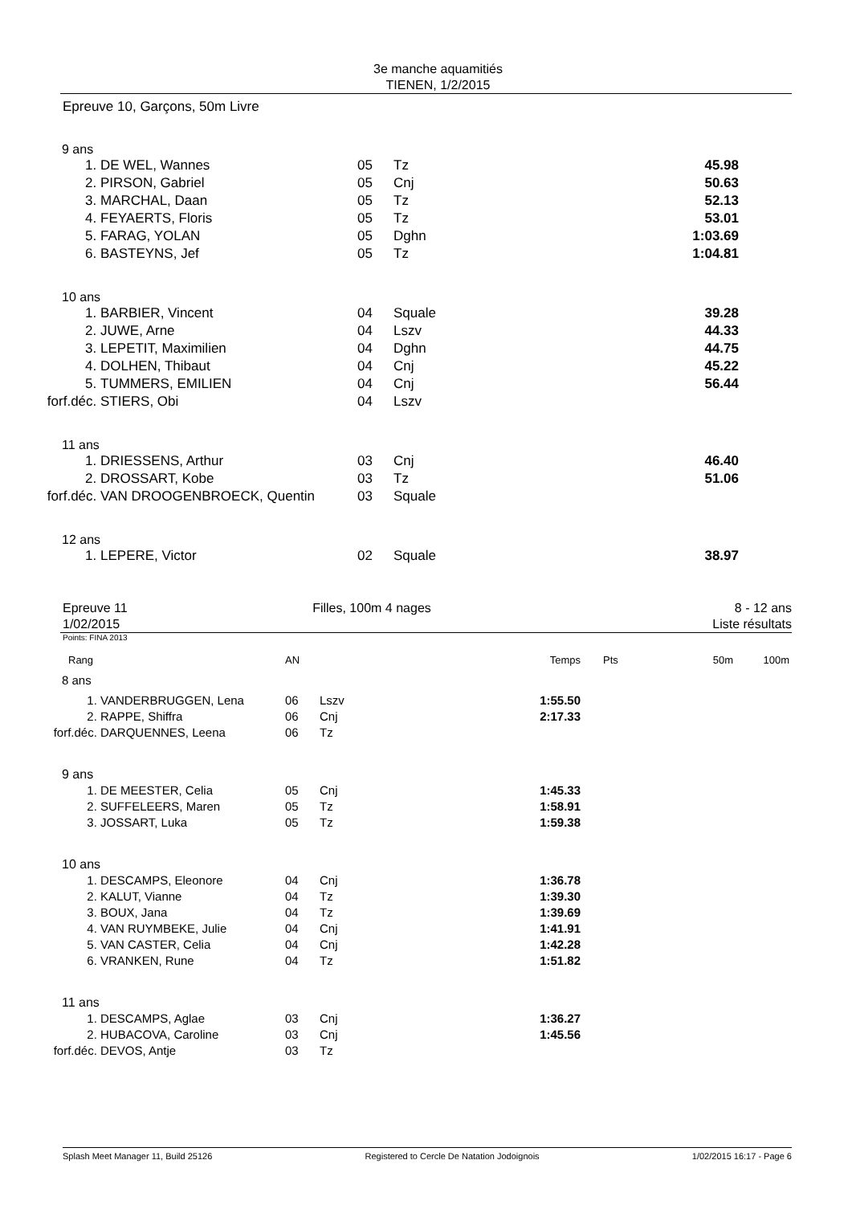3e manche aquamitiés
TIENEN, 1/2/2015
Epreuve 10, Garçons, 50m Livre
| 9 ans | | | | |
| 1. | DE WEL, Wannes | 05 | Tz | 45.98 |
| 2. | PIRSON, Gabriel | 05 | Cnj | 50.63 |
| 3. | MARCHAL, Daan | 05 | Tz | 52.13 |
| 4. | FEYAERTS, Floris | 05 | Tz | 53.01 |
| 5. | FARAG, YOLAN | 05 | Dghn | 1:03.69 |
| 6. | BASTEYNS, Jef | 05 | Tz | 1:04.81 |
| 10 ans | | | | |
| 1. | BARBIER, Vincent | 04 | Squale | 39.28 |
| 2. | JUWE, Arne | 04 | Lszv | 44.33 |
| 3. | LEPETIT, Maximilien | 04 | Dghn | 44.75 |
| 4. | DOLHEN, Thibaut | 04 | Cnj | 45.22 |
| 5. | TUMMERS, EMILIEN | 04 | Cnj | 56.44 |
| forf.déc. | STIERS, Obi | 04 | Lszv | |
| 11 ans | | | | |
| 1. | DRIESSENS, Arthur | 03 | Cnj | 46.40 |
| 2. | DROSSART, Kobe | 03 | Tz | 51.06 |
| forf.déc. | VAN DROOGENBROECK, Quentin | 03 | Squale | |
| 12 ans | | | | |
| 1. | LEPERE, Victor | 02 | Squale | 38.97 |
Epreuve 11
1/02/2015
Filles, 100m 4 nages 8 - 12 ans
Liste résultats
Points: FINA 2013
| Rang | | AN | | Temps | Pts | 50m | 100m |
| 8 ans | | | | | | | |
| 1. | VANDERBRUGGEN, Lena | 06 | Lszv | 1:55.50 | | | |
| 2. | RAPPE, Shiffra | 06 | Cnj | 2:17.33 | | | |
| forf.déc. | DARQUENNES, Leena | 06 | Tz | | | | |
| 9 ans | | | | | | | |
| 1. | DE MEESTER, Celia | 05 | Cnj | 1:45.33 | | | |
| 2. | SUFFELEERS, Maren | 05 | Tz | 1:58.91 | | | |
| 3. | JOSSART, Luka | 05 | Tz | 1:59.38 | | | |
| 10 ans | | | | | | | |
| 1. | DESCAMPS, Eleonore | 04 | Cnj | 1:36.78 | | | |
| 2. | KALUT, Vianne | 04 | Tz | 1:39.30 | | | |
| 3. | BOUX, Jana | 04 | Tz | 1:39.69 | | | |
| 4. | VAN RUYMBEKE, Julie | 04 | Cnj | 1:41.91 | | | |
| 5. | VAN CASTER, Celia | 04 | Cnj | 1:42.28 | | | |
| 6. | VRANKEN, Rune | 04 | Tz | 1:51.82 | | | |
| 11 ans | | | | | | | |
| 1. | DESCAMPS, Aglae | 03 | Cnj | 1:36.27 | | | |
| 2. | HUBACOVA, Caroline | 03 | Cnj | 1:45.56 | | | |
| forf.déc. | DEVOS, Antje | 03 | Tz | | | | |
Splash Meet Manager 11, Build 25126 Registered to Cercle De Natation Jodoignois 1/02/2015 16:17 - Page 6